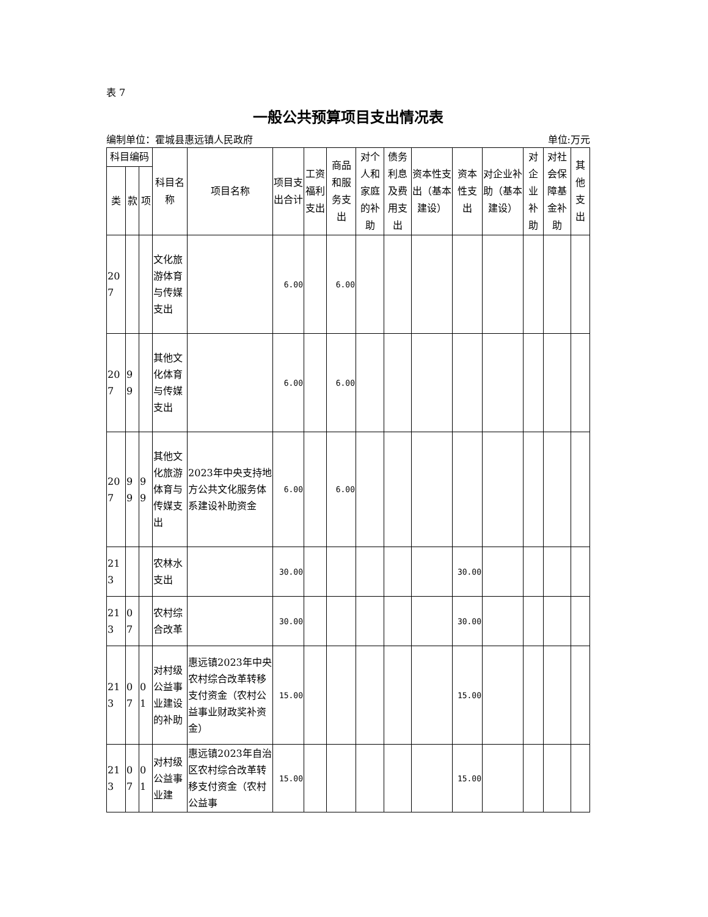表 7
一般公共预算项目支出情况表
编制单位：霍城县惠远镇人民政府 单位:万元
| 科目编码 | | | 科目名称 | 项目名称 | 项目支出合计 | 工资福利支出 | 商品和服务支出 | 对个人和家庭的补助 | 债务利息及费用支出 | 资本性支出（基本建设） | 资本性支出 | 对企业补助（基本建设） | 对企业补助 | 对社会保障基金补助 | 其他支出 |
| --- | --- | --- | --- | --- | --- | --- | --- | --- | --- | --- | --- | --- | --- | --- | --- |
| 类 | 款 | 项 | | | | | | | | | | | | | |
| 207 | | | 文化旅游体育与传媒支出 | | 6.00 | | 6.00 | | | | | | | | |
| 207 | 99 | | 其他文化体育与传媒支出 | | 6.00 | | 6.00 | | | | | | | | |
| 207 | 99 | 99 | 其他文化旅游体育与传媒支出 | 2023年中央支持地方公共文化服务体系建设补助资金 | 6.00 | | 6.00 | | | | | | | | |
| 213 | | | 农林水支出 | | 30.00 | | | | | | 30.00 | | | | |
| 213 | 07 | | 农村综合改革 | | 30.00 | | | | | | 30.00 | | | | |
| 213 | 07 | 01 | 对村级公益事业建设的补助 | 惠远镇2023年中央农村综合改革转移支付资金（农村公益事业财政奖补资金） | 15.00 | | | | | | 15.00 | | | | |
| 213 | 07 | 01 | 对村级公益事业建 | 惠远镇2023年自治区农村综合改革转移支付资金（农村公益事 | 15.00 | | | | | | 15.00 | | | | |